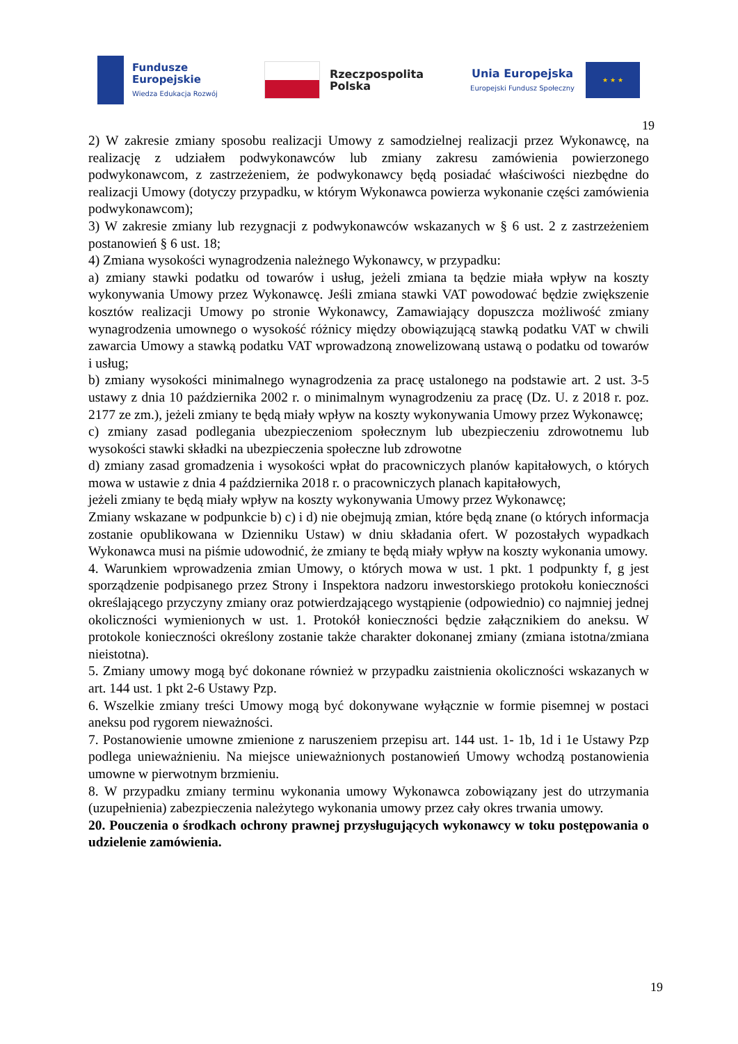Fundusze
Europejskie
Wiedza Edukacja Rozwój
Rzeczpospolita
Polska
Unia Europejska
Europejski Fundusz Społeczny
★ ★ ★
19
2) W zakresie zmiany sposobu realizacji Umowy z samodzielnej realizacji przez Wykonawcę, na realizację z udziałem podwykonawców lub zmiany zakresu zamówienia powierzonego podwykonawcom, z zastrzeżeniem, że podwykonawcy będą posiadać właściwości niezbędne do realizacji Umowy (dotyczy przypadku, w którym Wykonawca powierza wykonanie części zamówienia podwykonawcom);
3) W zakresie zmiany lub rezygnacji z podwykonawców wskazanych w § 6 ust. 2 z zastrzeżeniem postanowień § 6 ust. 18;
4) Zmiana wysokości wynagrodzenia należnego Wykonawcy, w przypadku:
a) zmiany stawki podatku od towarów i usług, jeżeli zmiana ta będzie miała wpływ na koszty wykonywania Umowy przez Wykonawcę. Jeśli zmiana stawki VAT powodować będzie zwiększenie kosztów realizacji Umowy po stronie Wykonawcy, Zamawiający dopuszcza możliwość zmiany wynagrodzenia umownego o wysokość różnicy między obowiązującą stawką podatku VAT w chwili zawarcia Umowy a stawką podatku VAT wprowadzoną znowelizowaną ustawą o podatku od towarów i usług;
b) zmiany wysokości minimalnego wynagrodzenia za pracę ustalonego na podstawie art. 2 ust. 3-5 ustawy z dnia 10 października 2002 r. o minimalnym wynagrodzeniu za pracę (Dz. U. z 2018 r. poz. 2177 ze zm.), jeżeli zmiany te będą miały wpływ na koszty wykonywania Umowy przez Wykonawcę;
c) zmiany zasad podlegania ubezpieczeniom społecznym lub ubezpieczeniu zdrowotnemu lub wysokości stawki składki na ubezpieczenia społeczne lub zdrowotne
d) zmiany zasad gromadzenia i wysokości wpłat do pracowniczych planów kapitałowych, o których mowa w ustawie z dnia 4 października 2018 r. o pracowniczych planach kapitałowych,
jeżeli zmiany te będą miały wpływ na koszty wykonywania Umowy przez Wykonawcę;
Zmiany wskazane w podpunkcie b) c) i d) nie obejmują zmian, które będą znane (o których informacja zostanie opublikowana w Dzienniku Ustaw) w dniu składania ofert. W pozostałych wypadkach Wykonawca musi na piśmie udowodnić, że zmiany te będą miały wpływ na koszty wykonania umowy.
4. Warunkiem wprowadzenia zmian Umowy, o których mowa w ust. 1 pkt. 1 podpunkty f, g jest sporządzenie podpisanego przez Strony i Inspektora nadzoru inwestorskiego protokołu konieczności określającego przyczyny zmiany oraz potwierdzającego wystąpienie (odpowiednio) co najmniej jednej okoliczności wymienionych w ust. 1. Protokół konieczności będzie załącznikiem do aneksu. W protokole konieczności określony zostanie także charakter dokonanej zmiany (zmiana istotna/zmiana nieistotna).
5. Zmiany umowy mogą być dokonane również w przypadku zaistnienia okoliczności wskazanych w art. 144 ust. 1 pkt 2-6 Ustawy Pzp.
6. Wszelkie zmiany treści Umowy mogą być dokonywane wyłącznie w formie pisemnej w postaci aneksu pod rygorem nieważności.
7. Postanowienie umowne zmienione z naruszeniem przepisu art. 144 ust. 1- 1b, 1d i 1e Ustawy Pzp podlega unieważnieniu. Na miejsce unieważnionych postanowień Umowy wchodzą postanowienia umowne w pierwotnym brzmieniu.
8. W przypadku zmiany terminu wykonania umowy Wykonawca zobowiązany jest do utrzymania (uzupełnienia) zabezpieczenia należytego wykonania umowy przez cały okres trwania umowy.
20. Pouczenia o środkach ochrony prawnej przysługujących wykonawcy w toku postępowania o udzielenie zamówienia.
19